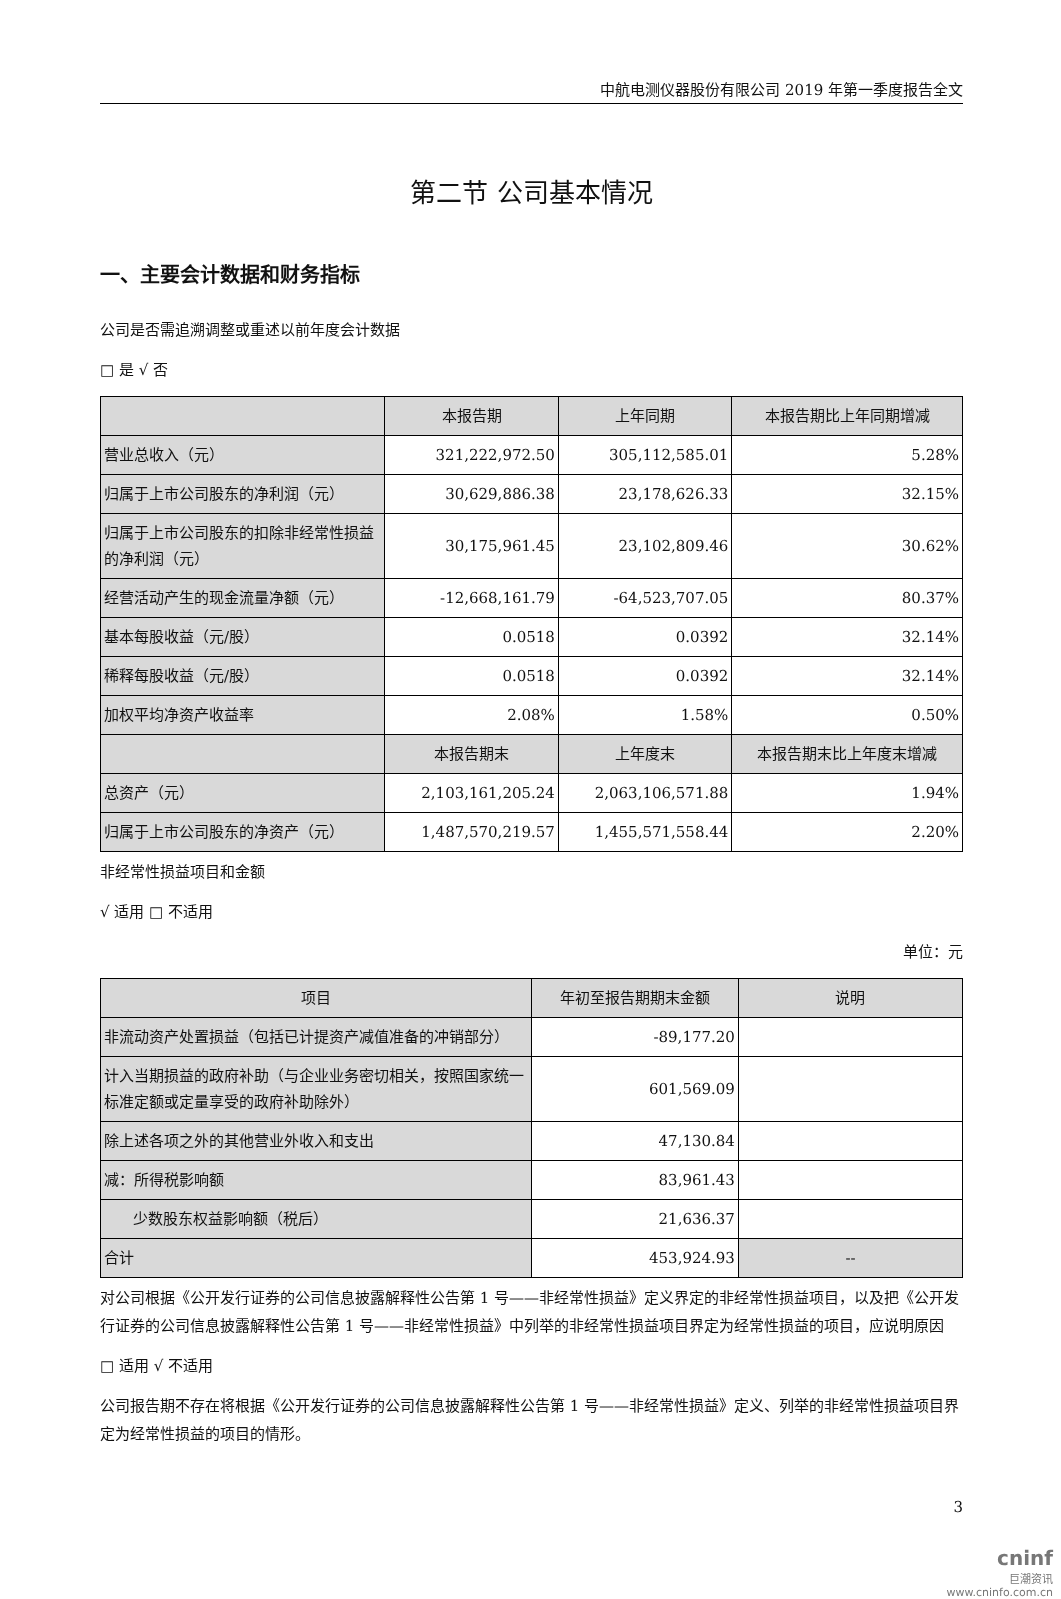中航电测仪器股份有限公司 2019 年第一季度报告全文
第二节 公司基本情况
一、主要会计数据和财务指标
公司是否需追溯调整或重述以前年度会计数据
□ 是 √ 否
| | 本报告期 | 上年同期 | 本报告期比上年同期增减 |
| --- | --- | --- | --- |
| 营业总收入（元） | 321,222,972.50 | 305,112,585.01 | 5.28% |
| 归属于上市公司股东的净利润（元） | 30,629,886.38 | 23,178,626.33 | 32.15% |
| 归属于上市公司股东的扣除非经常性损益的净利润（元） | 30,175,961.45 | 23,102,809.46 | 30.62% |
| 经营活动产生的现金流量净额（元） | -12,668,161.79 | -64,523,707.05 | 80.37% |
| 基本每股收益（元/股） | 0.0518 | 0.0392 | 32.14% |
| 稀释每股收益（元/股） | 0.0518 | 0.0392 | 32.14% |
| 加权平均净资产收益率 | 2.08% | 1.58% | 0.50% |
| | 本报告期末 | 上年度末 | 本报告期末比上年度末增减 |
| 总资产（元） | 2,103,161,205.24 | 2,063,106,571.88 | 1.94% |
| 归属于上市公司股东的净资产（元） | 1,487,570,219.57 | 1,455,571,558.44 | 2.20% |
非经常性损益项目和金额
√ 适用 □ 不适用
单位：元
| 项目 | 年初至报告期期末金额 | 说明 |
| --- | --- | --- |
| 非流动资产处置损益（包括已计提资产减值准备的冲销部分） | -89,177.20 | |
| 计入当期损益的政府补助（与企业业务密切相关，按照国家统一标准定额或定量享受的政府补助除外） | 601,569.09 | |
| 除上述各项之外的其他营业外收入和支出 | 47,130.84 | |
| 减：所得税影响额 | 83,961.43 | |
| 少数股东权益影响额（税后） | 21,636.37 | |
| 合计 | 453,924.93 | -- |
对公司根据《公开发行证券的公司信息披露解释性公告第 1 号——非经常性损益》定义界定的非经常性损益项目，以及把《公开发行证券的公司信息披露解释性公告第 1 号——非经常性损益》中列举的非经常性损益项目界定为经常性损益的项目，应说明原因
□ 适用 √ 不适用
公司报告期不存在将根据《公开发行证券的公司信息披露解释性公告第 1 号——非经常性损益》定义、列举的非经常性损益项目界定为经常性损益的项目的情形。
3
cninf
巨潮资讯
www.cninfo.com.cn